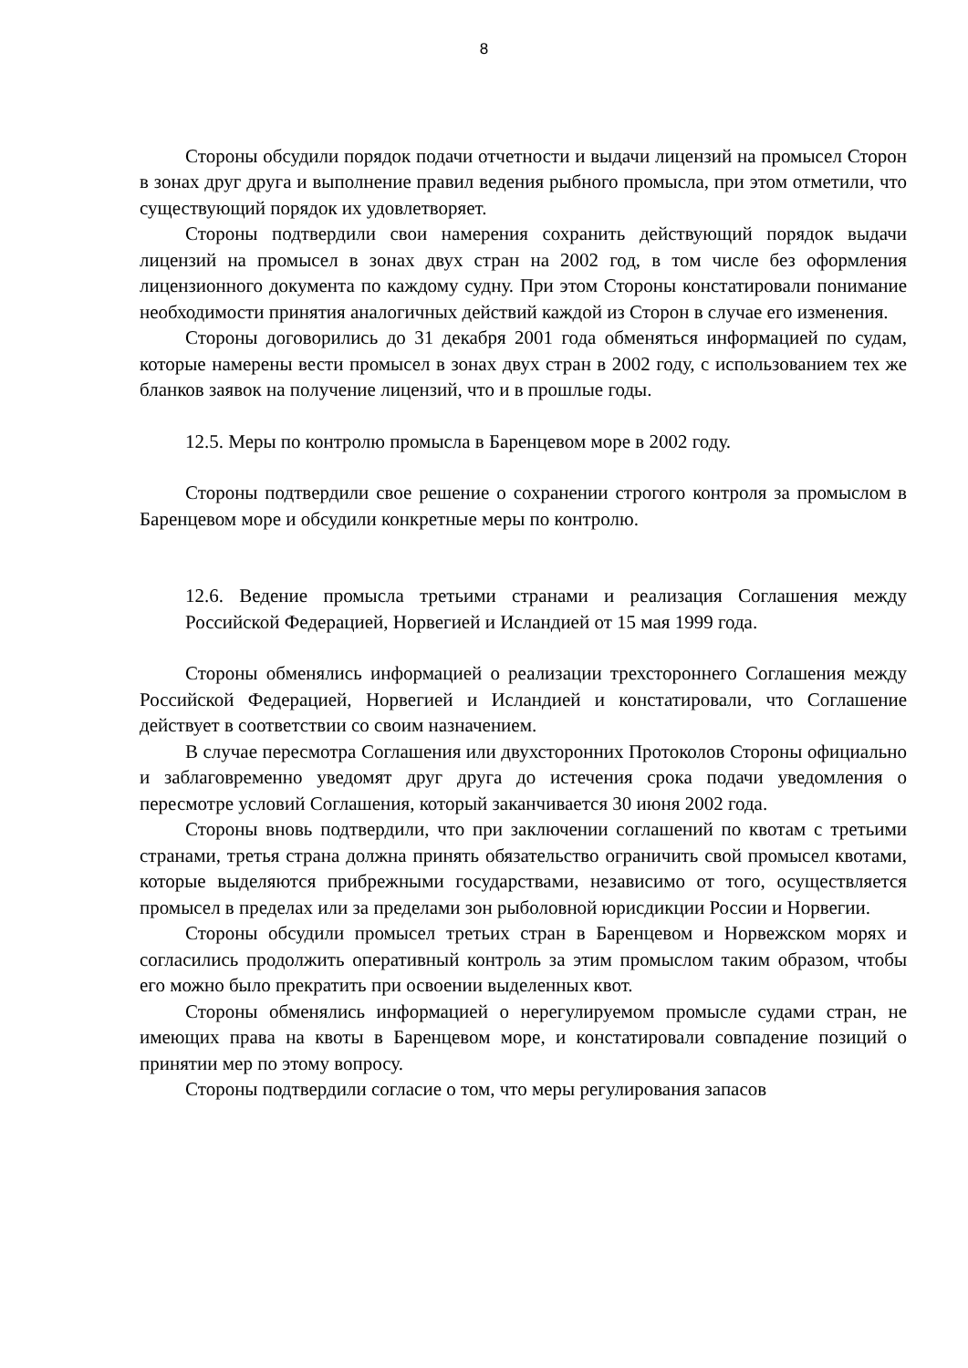8
Стороны обсудили порядок подачи отчетности и выдачи лицензий на промысел Сторон в зонах друг друга и выполнение правил ведения рыбного промысла, при этом отметили, что существующий порядок их удовлетворяет.
Стороны подтвердили свои намерения сохранить действующий порядок выдачи лицензий на промысел в зонах двух стран на 2002 год, в том числе без оформления лицензионного документа по каждому судну. При этом Стороны констатировали понимание необходимости принятия аналогичных действий каждой из Сторон в случае его изменения.
Стороны договорились до 31 декабря 2001 года обменяться информацией по судам, которые намерены вести промысел в зонах двух стран в 2002 году, с использованием тех же бланков заявок на получение лицензий, что и в прошлые годы.
12.5. Меры по контролю промысла в Баренцевом море в 2002 году.
Стороны подтвердили свое решение о сохранении строгого контроля за промыслом в Баренцевом море и обсудили конкретные меры по контролю.
12.6. Ведение промысла третьими странами и реализация Соглашения между Российской Федерацией, Норвегией и Исландией от 15 мая 1999 года.
Стороны обменялись информацией о реализации трехстороннего Соглашения между Российской Федерацией, Норвегией и Исландией и констатировали, что Соглашение действует в соответствии со своим назначением.
В случае пересмотра Соглашения или двухсторонних Протоколов Стороны официально и заблаговременно уведомят друг друга до истечения срока подачи уведомления о пересмотре условий Соглашения, который заканчивается 30 июня 2002 года.
Стороны вновь подтвердили, что при заключении соглашений по квотам с третьими странами, третья страна должна принять обязательство ограничить свой промысел квотами, которые выделяются прибрежными государствами, независимо от того, осуществляется промысел в пределах или за пределами зон рыболовной юрисдикции России и Норвегии.
Стороны обсудили промысел третьих стран в Баренцевом и Норвежском морях и согласились продолжить оперативный контроль за этим промыслом таким образом, чтобы его можно было прекратить при освоении выделенных квот.
Стороны обменялись информацией о нерегулируемом промысле судами стран, не имеющих права на квоты в Баренцевом море, и констатировали совпадение позиций о принятии мер по этому вопросу.
Стороны подтвердили согласие о том, что меры регулирования запасов